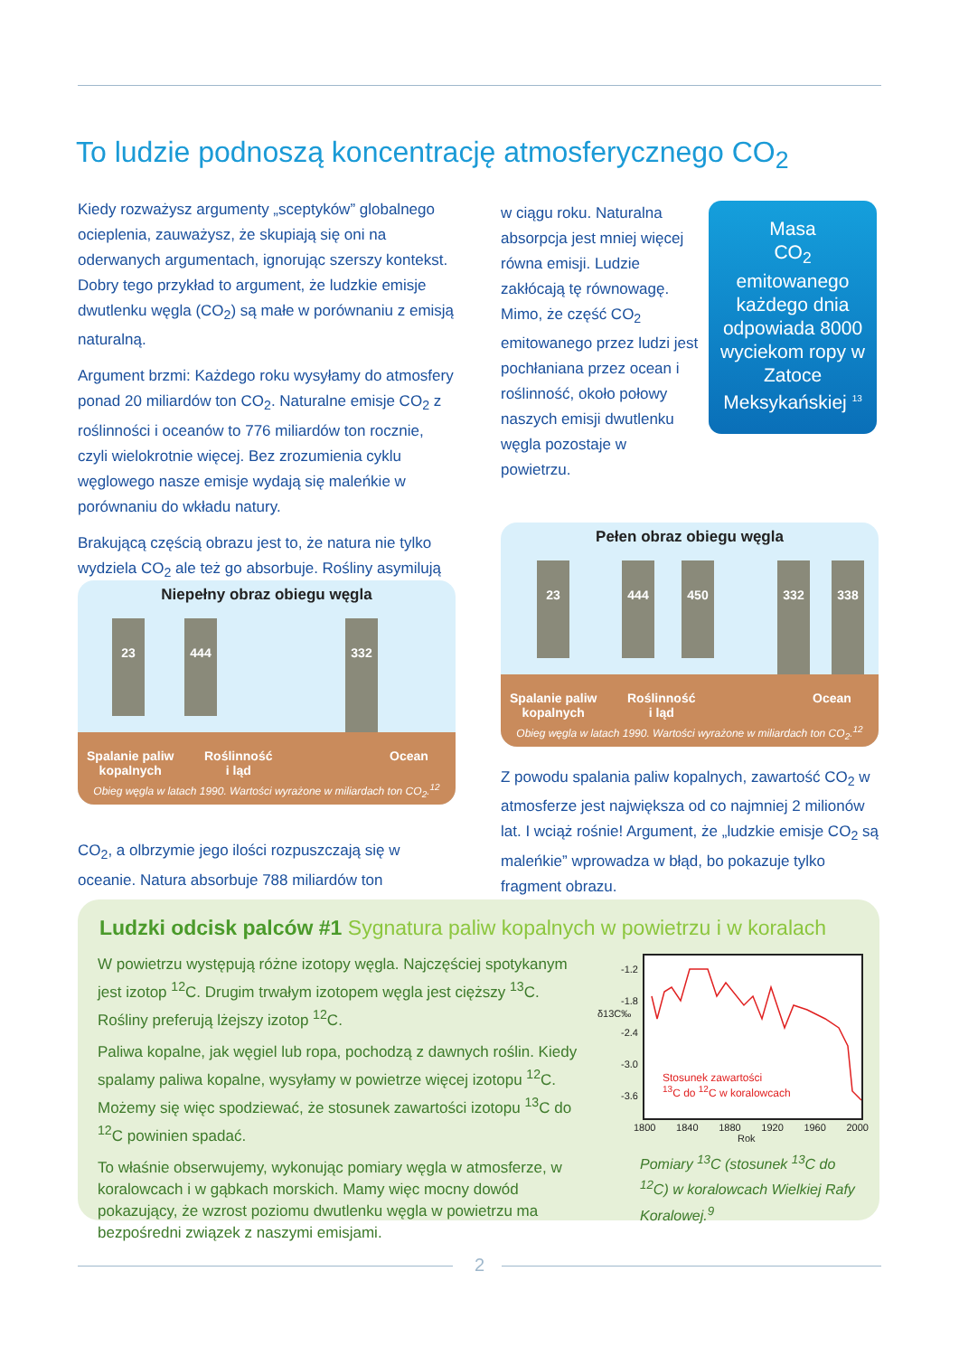To ludzie podnoszą koncentrację atmosferycznego CO<sub>2</sub>
Kiedy rozważysz argumenty „sceptyków” globalnego ocieplenia, zauważysz, że skupiają się oni na oderwanych argumentach, ignorując szerszy kontekst. Dobry tego przykład to argument, że ludzkie emisje dwutlenku węgla (CO<sub>2</sub>) są małe w porównaniu z emisją naturalną.
Argument brzmi: Każdego roku wysyłamy do atmosfery ponad 20 miliardów ton CO<sub>2</sub>. Naturalne emisje CO<sub>2</sub> z roślinności i oceanów to 776 miliardów ton rocznie, czyli wielokrotnie więcej. Bez zrozumienia cyklu węglowego nasze emisje wydają się maleńkie w porównaniu do wkładu natury.
Brakującą częścią obrazu jest to, że natura nie tylko wydziela CO<sub>2</sub> ale też go absorbuje. Rośliny asymilują
CO<sub>2</sub>, a olbrzymie jego ilości rozpuszczają się w oceanie. Natura absorbuje 788 miliardów ton
Niepełny obraz obiegu węgla
23 444 332
Spalanie paliw
kopalnych
Roślinność
i ląd
Ocean
Obieg węgla w latach 1990. Wartości wyrażone w miliardach ton CO<sub>2</sub>.<sup>12</sup>
w ciągu roku. Naturalna absorpcja jest mniej więcej równa emisji. Ludzie zakłócają tę równowagę. Mimo, że część CO<sub>2</sub> emitowanego przez ludzi jest pochłaniana przez ocean i roślinność, około połowy naszych emisji dwutlenku węgla pozostaje w powietrzu.
Masa
CO<sub>2</sub>
emitowanego każdego dnia odpowiada 8000 wyciekom ropy w Zatoce Meksykańskiej <sup>13</sup>
Pełen obraz obiegu węgla
23 444 450 332 338
Spalanie paliw
kopalnych
Roślinność
i ląd
Ocean
Obieg węgla w latach 1990. Wartości wyrażone w miliardach ton CO<sub>2</sub>.<sup>12</sup>
Z powodu spalania paliw kopalnych, zawartość CO<sub>2</sub> w atmosferze jest największa od co najmniej 2 milionów lat. I wciąż rośnie! Argument, że „ludzkie emisje CO<sub>2</sub> są maleńkie” wprowadza w błąd, bo pokazuje tylko fragment obrazu.
Ludzki odcisk palców #1 Sygnatura paliw kopalnych w powietrzu i w koralach
W powietrzu występują różne izotopy węgla. Najczęściej spotykanym jest izotop <sup>12</sup>C. Drugim trwałym izotopem węgla jest cięższy <sup>13</sup>C. Rośliny preferują lżejszy izotop <sup>12</sup>C.
Paliwa kopalne, jak węgiel lub ropa, pochodzą z dawnych roślin. Kiedy spalamy paliwa kopalne, wysyłamy w powietrze więcej izotopu <sup>12</sup>C. Możemy się więc spodziewać, że stosunek zawartości izotopu <sup>13</sup>C do <sup>12</sup>C powinien spadać.
To właśnie obserwujemy, wykonując pomiary węgla w atmosferze, w koralowcach i w gąbkach morskich. Mamy więc mocny dowód pokazujący, że wzrost poziomu dwutlenku węgla w powietrzu ma bezpośredni związek z naszymi emisjami.
-1.2
-1.8
-2.4
-3.0
-3.6
δ13C‰
Stosunek zawartości
<sup>13</sup>C do <sup>12</sup>C w koralowcach
1800 1840 1880 1920 1960 2000
Rok
Pomiary <sup>13</sup>C (stosunek <sup>13</sup>C do <sup>12</sup>C) w koralowcach Wielkiej Rafy Koralowej.<sup>9</sup>
2